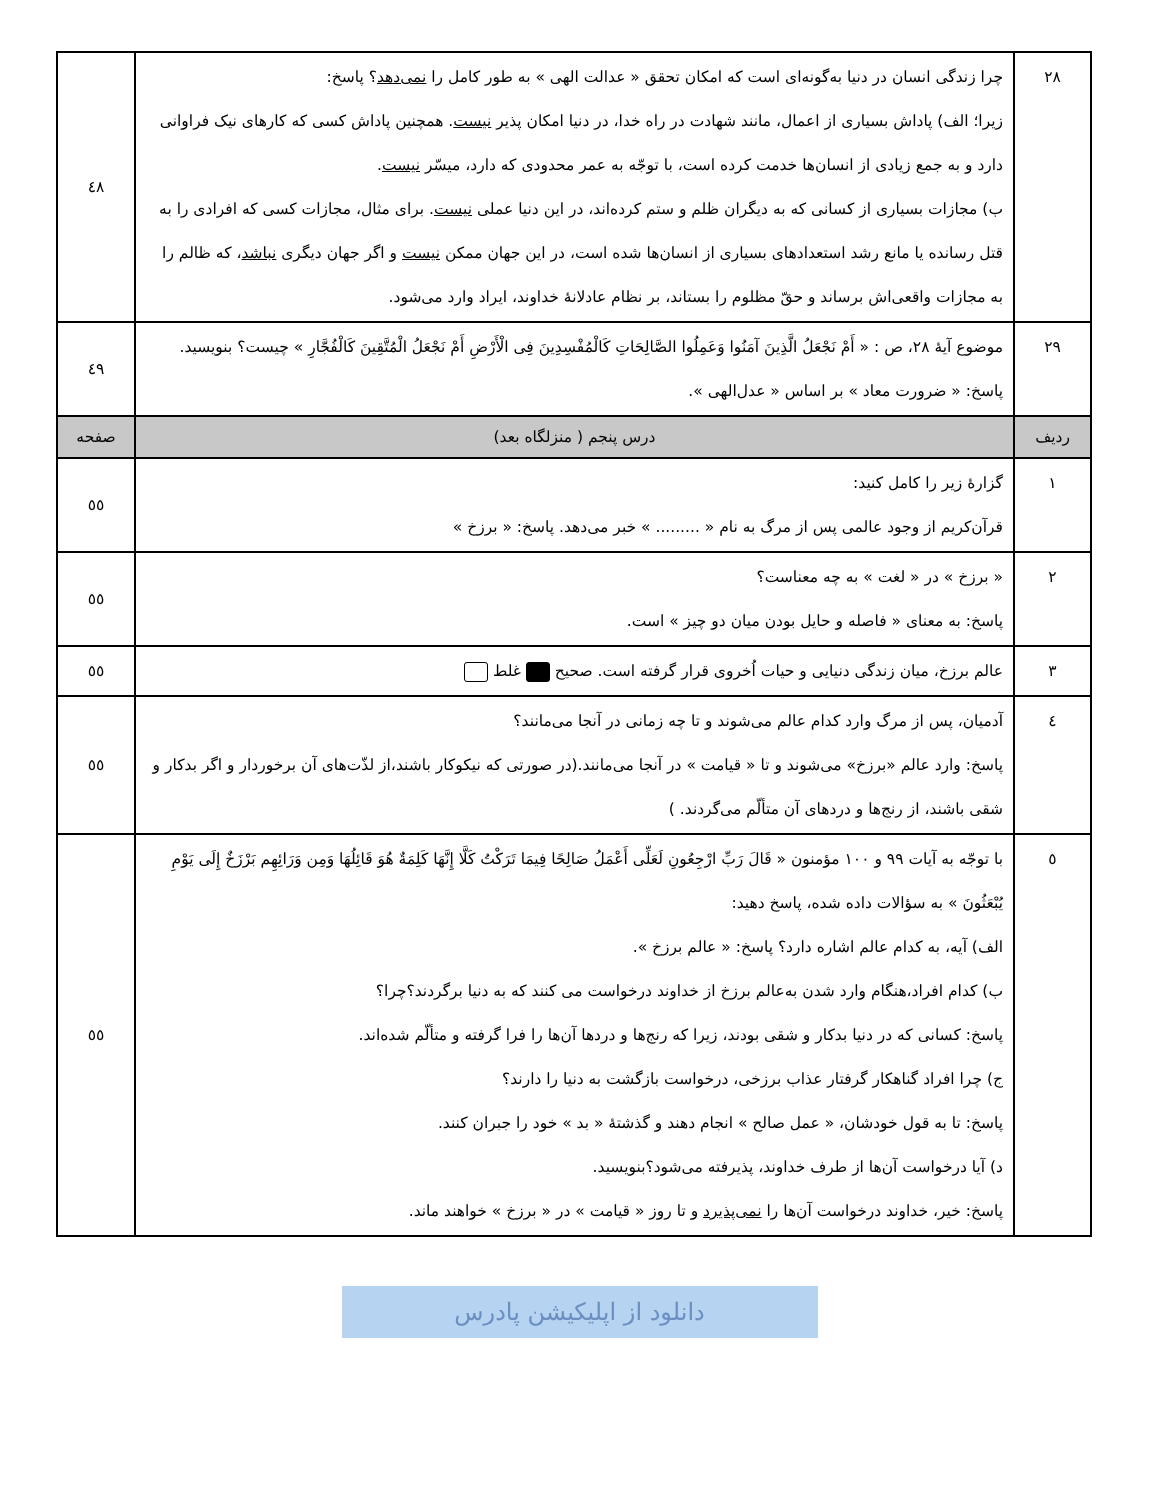| ۲۸ | چرا زندگی انسان در دنیا به‌گونه‌ای است که امکان تحقق « عدالت الهی » به طور کامل را نمی‌دهد ؟ پاسخ: زیرا؛ الف) پاداش بسیاری از اعمال، مانند شهادت در راه خدا، در دنیا امکان پذیر نیست . همچنین پاداش کسی که کارهای نیک فراوانی دارد و به جمع زیادی از انسان‌ها خدمت کرده است، با توجّه به عمر محدودی که دارد، میسّر نیست . ب) مجازات بسیاری از کسانی که به دیگران ظلم و ستم کرده‌اند، در این دنیا عملی نیست . برای مثال، مجازات کسی که افرادی را به قتل رسانده یا مانع رشد استعدادهای بسیاری از انسان‌ها شده است، در این جهان ممکن نیست و اگر جهان دیگری نباشد ، که ظالم را به مجازات واقعی‌اش برساند و حقّ مظلوم را بستاند، بر نظام عادلانهٔ خداوند، ایراد وارد می‌شود. | ٤٨ |
| ۲۹ | موضوع آیهٔ ۲۸، ص : « أَمْ نَجْعَلُ الَّذِینَ آمَنُوا وَعَمِلُوا الصَّالِحَاتِ کَالْمُفْسِدِینَ فِی الْأَرْضِ أَمْ نَجْعَلُ الْمُتَّقِینَ کَالْفُجَّارِ » چیست؟ بنویسید. پاسخ: « ضرورت معاد » بر اساس « عدل‌الهی ». | ٤٩ |
| ردیف | درس پنجم ( منزلگاه بعد) | صفحه |
| ۱ | گزارهٔ زیر را کامل کنید: قرآن‌کریم از وجود عالمی پس از مرگ به نام « ......... » خبر می‌دهد. پاسخ: « برزخ » | ٥٥ |
| ۲ | « برزخ » در « لغت » به چه معناست؟ پاسخ: به معنای « فاصله و حایل بودن میان دو چیز » است. | ٥٥ |
| ۳ | عالم برزخ، میان زندگی دنیایی و حیات اُخروی قرار گرفته است. صحیح غلط | ٥٥ |
| ٤ | آدمیان، پس از مرگ وارد کدام عالم می‌شوند و تا چه زمانی در آنجا می‌مانند؟ پاسخ: وارد عالم «برزخ» می‌شوند و تا « قیامت » در آنجا می‌مانند.(در صورتی که نیکوکار باشند،از لذّت‌های آن برخوردار و اگر بدکار و شقی باشند، از رنج‌ها و دردهای آن متألّم می‌گردند. ) | ٥٥ |
| ٥ | با توجّه به آیات ۹۹ و ۱۰۰ مؤمنون « قَالَ رَبِّ ارْجِعُونِ لَعَلِّی أَعْمَلُ صَالِحًا فِیمَا تَرَکْتُ کَلَّا إِنَّهَا کَلِمَةٌ هُوَ قَائِلُهَا وَمِن وَرَائِهِم بَرْزَخٌ إِلَى یَوْمِ یُبْعَثُونَ » به سؤالات داده شده، پاسخ دهید: الف) آیه، به کدام عالم اشاره دارد؟ پاسخ: « عالم برزخ ». ب) کدام افراد،هنگام وارد شدن به‌عالم برزخ از خداوند درخواست می کنند که به دنیا برگردند؟چرا؟ پاسخ: کسانی که در دنیا بدکار و شقی بودند، زیرا که رنج‌ها و دردها آن‌ها را فرا گرفته و متألّم شده‌اند. ج) چرا افراد گناهکار گرفتار عذاب برزخی، درخواست بازگشت به دنیا را دارند؟ پاسخ: تا به قول خودشان، « عمل صالح » انجام دهند و گذشتهٔ « بد » خود را جبران کنند. د) آیا درخواست آن‌ها از طرف خداوند، پذیرفته می‌شود؟بنویسید. پاسخ: خیر، خداوند درخواست آن‌ها را نمی‌پذیرد و تا روز « قیامت » در « برزخ » خواهند ماند. | ٥٥ |
دانلود از اپلیکیشن پادرس